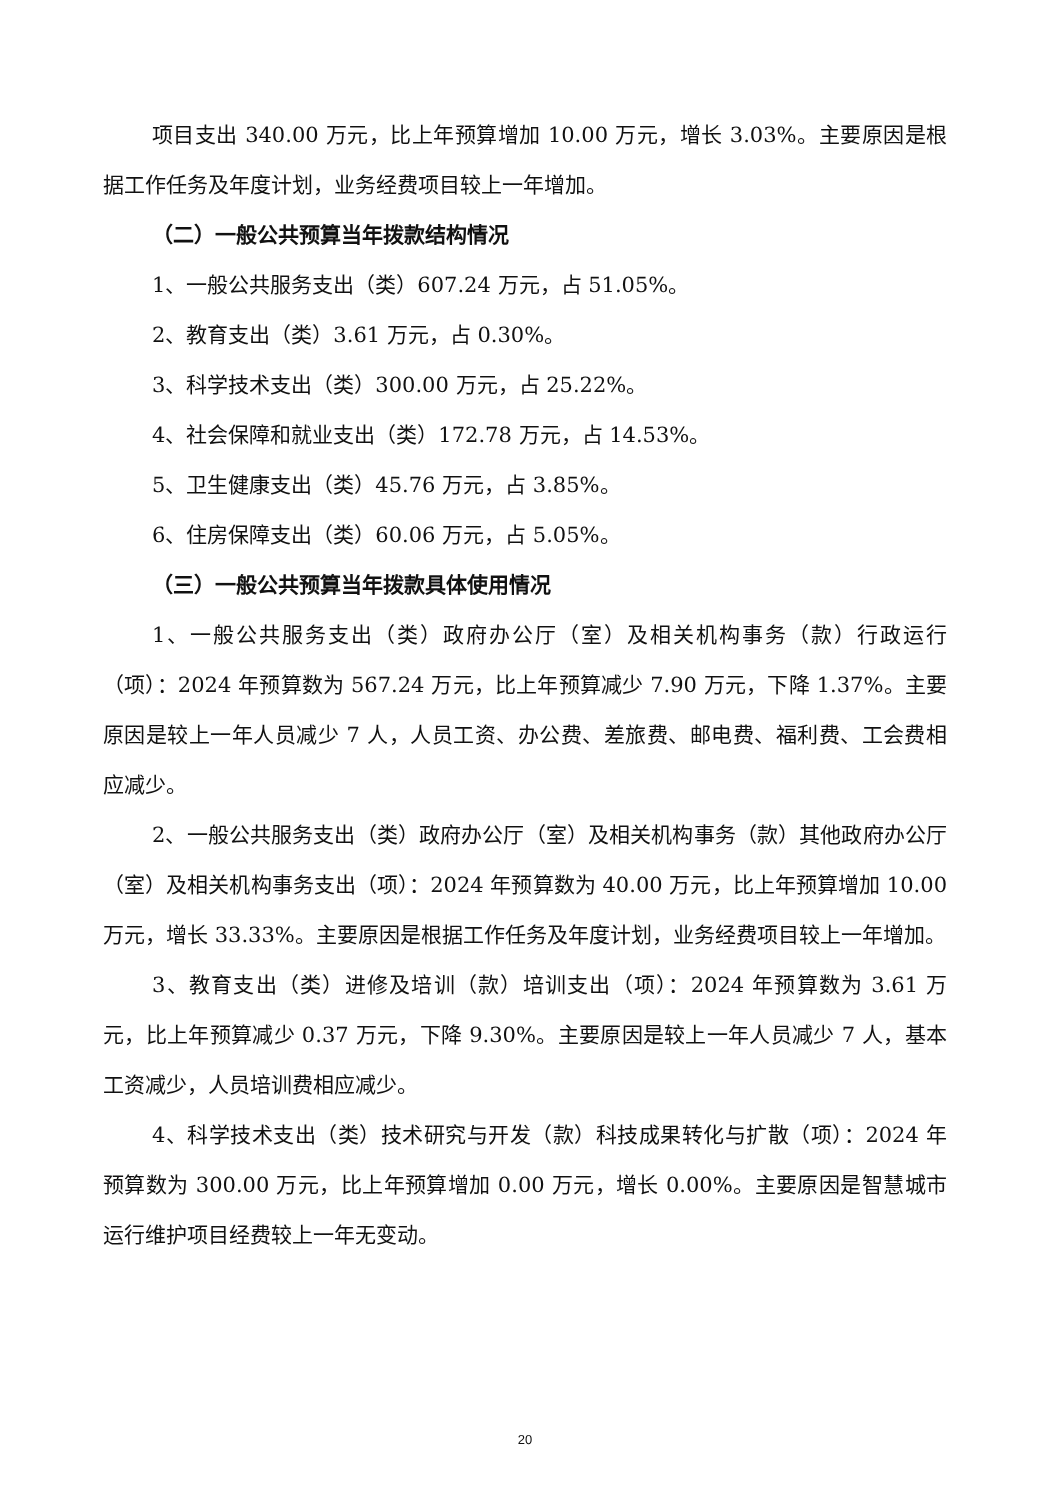项目支出 340.00 万元，比上年预算增加 10.00 万元，增长 3.03%。主要原因是根据工作任务及年度计划，业务经费项目较上一年增加。
（二）一般公共预算当年拨款结构情况
1、一般公共服务支出（类）607.24 万元，占 51.05%。
2、教育支出（类）3.61 万元，占 0.30%。
3、科学技术支出（类）300.00 万元，占 25.22%。
4、社会保障和就业支出（类）172.78 万元，占 14.53%。
5、卫生健康支出（类）45.76 万元，占 3.85%。
6、住房保障支出（类）60.06 万元，占 5.05%。
（三）一般公共预算当年拨款具体使用情况
1、一般公共服务支出（类）政府办公厅（室）及相关机构事务（款）行政运行（项）：2024 年预算数为 567.24 万元，比上年预算减少 7.90 万元，下降 1.37%。主要原因是较上一年人员减少 7 人，人员工资、办公费、差旅费、邮电费、福利费、工会费相应减少。
2、一般公共服务支出（类）政府办公厅（室）及相关机构事务（款）其他政府办公厅（室）及相关机构事务支出（项）：2024 年预算数为 40.00 万元，比上年预算增加 10.00 万元，增长 33.33%。主要原因是根据工作任务及年度计划，业务经费项目较上一年增加。
3、教育支出（类）进修及培训（款）培训支出（项）：2024 年预算数为 3.61 万元，比上年预算减少 0.37 万元，下降 9.30%。主要原因是较上一年人员减少 7 人，基本工资减少，人员培训费相应减少。
4、科学技术支出（类）技术研究与开发（款）科技成果转化与扩散（项）：2024 年预算数为 300.00 万元，比上年预算增加 0.00 万元，增长 0.00%。主要原因是智慧城市运行维护项目经费较上一年无变动。
20